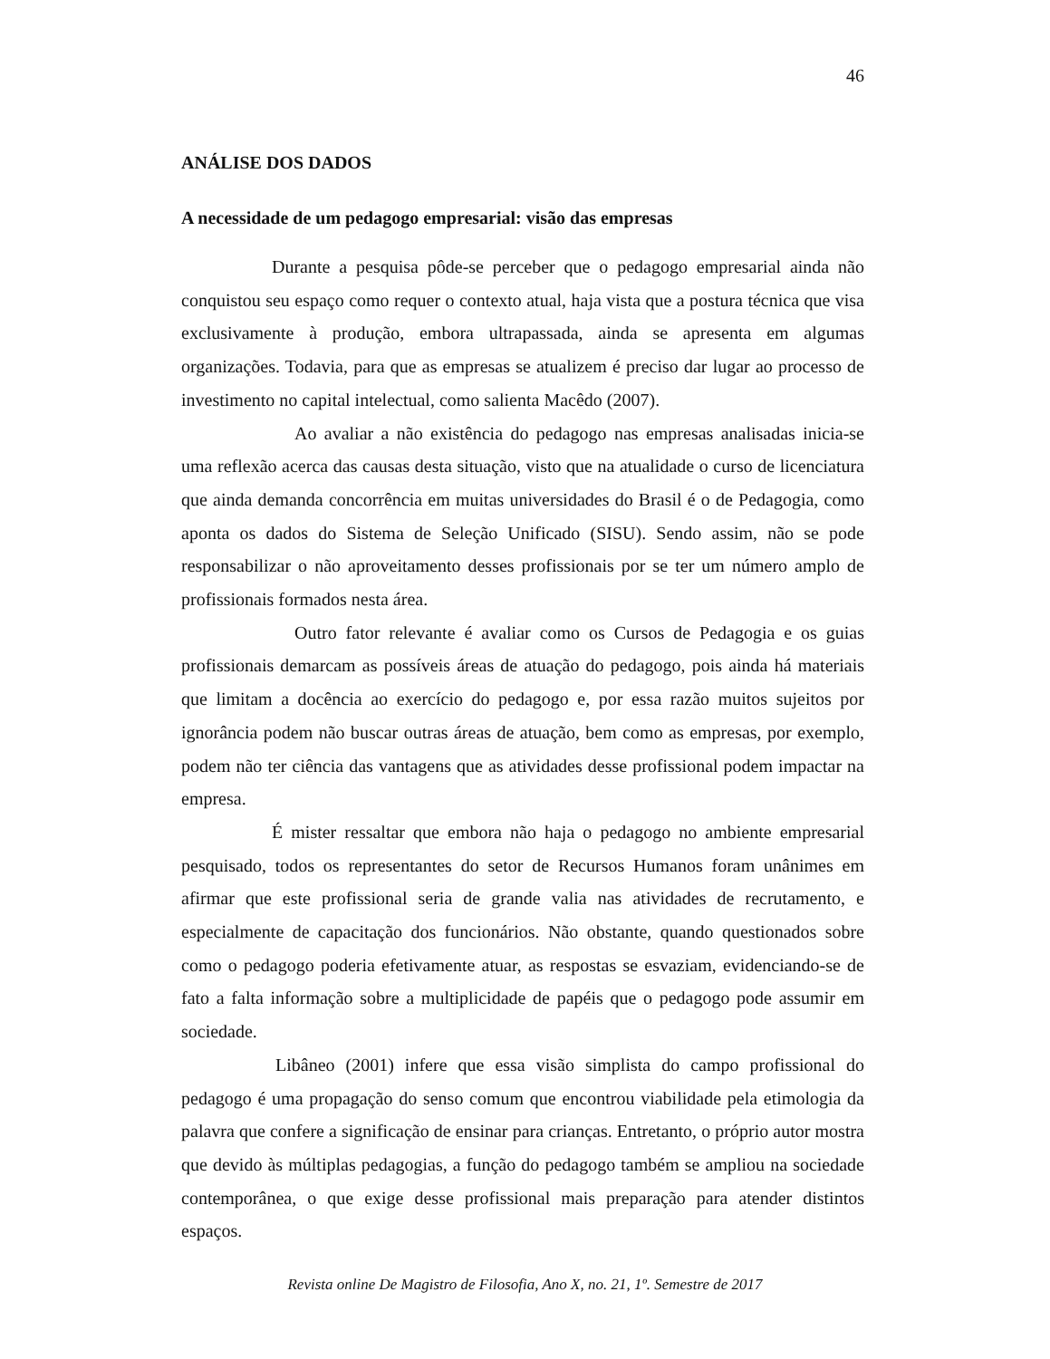46
ANÁLISE DOS DADOS
A necessidade de um pedagogo empresarial: visão das empresas
Durante a pesquisa pôde-se perceber que o pedagogo empresarial ainda não conquistou seu espaço como requer o contexto atual, haja vista que a postura técnica que visa exclusivamente à produção, embora ultrapassada, ainda se apresenta em algumas organizações. Todavia, para que as empresas se atualizem é preciso dar lugar ao processo de investimento no capital intelectual, como salienta Macêdo (2007).
Ao avaliar a não existência do pedagogo nas empresas analisadas inicia-se uma reflexão acerca das causas desta situação, visto que na atualidade o curso de licenciatura que ainda demanda concorrência em muitas universidades do Brasil é o de Pedagogia, como aponta os dados do Sistema de Seleção Unificado (SISU). Sendo assim, não se pode responsabilizar o não aproveitamento desses profissionais por se ter um número amplo de profissionais formados nesta área.
Outro fator relevante é avaliar como os Cursos de Pedagogia e os guias profissionais demarcam as possíveis áreas de atuação do pedagogo, pois ainda há materiais que limitam a docência ao exercício do pedagogo e, por essa razão muitos sujeitos por ignorância podem não buscar outras áreas de atuação, bem como as empresas, por exemplo, podem não ter ciência das vantagens que as atividades desse profissional podem impactar na empresa.
É mister ressaltar que embora não haja o pedagogo no ambiente empresarial pesquisado, todos os representantes do setor de Recursos Humanos foram unânimes em afirmar que este profissional seria de grande valia nas atividades de recrutamento, e especialmente de capacitação dos funcionários. Não obstante, quando questionados sobre como o pedagogo poderia efetivamente atuar, as respostas se esvaziam, evidenciando-se de fato a falta informação sobre a multiplicidade de papéis que o pedagogo pode assumir em sociedade.
Libâneo (2001) infere que essa visão simplista do campo profissional do pedagogo é uma propagação do senso comum que encontrou viabilidade pela etimologia da palavra que confere a significação de ensinar para crianças. Entretanto, o próprio autor mostra que devido às múltiplas pedagogias, a função do pedagogo também se ampliou na sociedade contemporânea, o que exige desse profissional mais preparação para atender distintos espaços.
Revista online De Magistro de Filosofia, Ano X, no. 21, 1º. Semestre de 2017